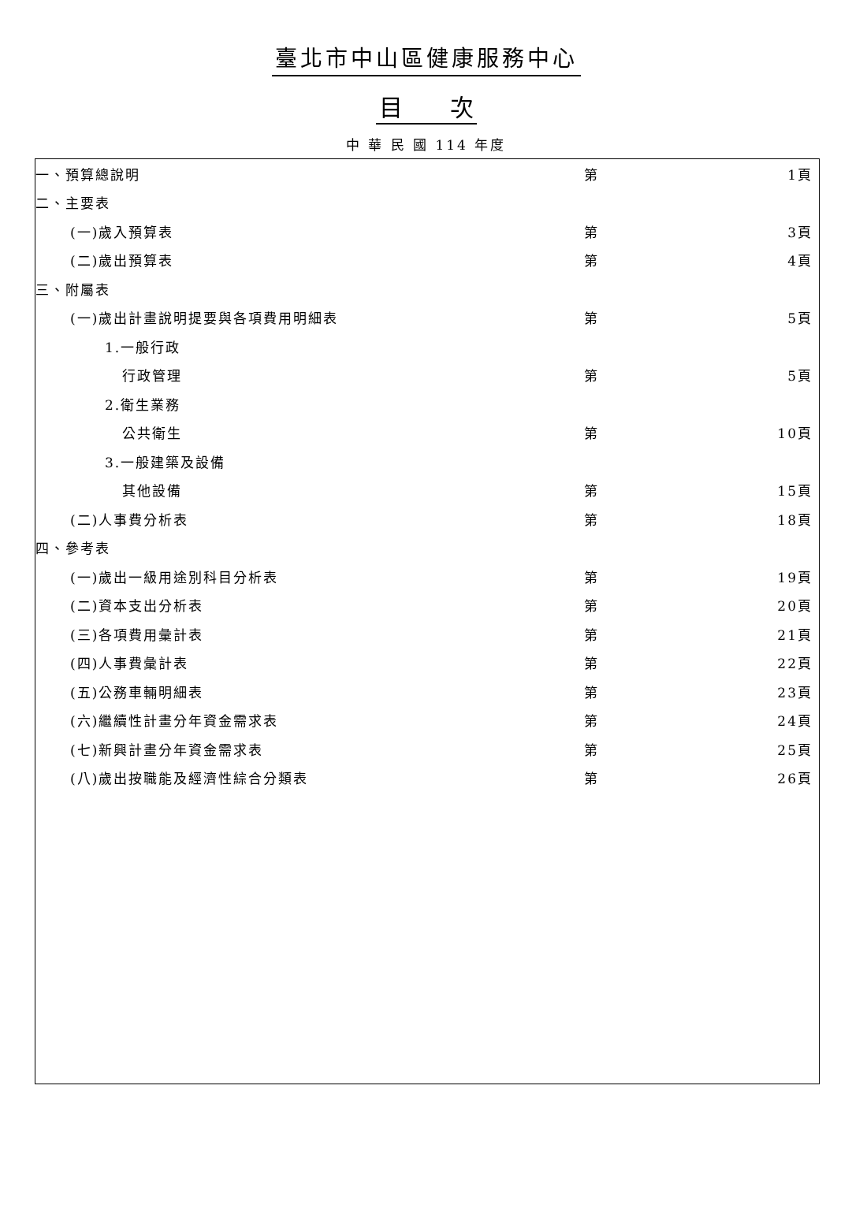臺北市中山區健康服務中心
目　　次
中 華 民 國 114 年度
| 一、預算總說明 | 第 | 1頁 |
| 二、主要表 | | |
| (一)歲入預算表 | 第 | 3頁 |
| (二)歲出預算表 | 第 | 4頁 |
| 三、附屬表 | | |
| (一)歲出計畫說明提要與各項費用明細表 | 第 | 5頁 |
| 1.一般行政 | | |
| 行政管理 | 第 | 5頁 |
| 2.衛生業務 | | |
| 公共衛生 | 第 | 10頁 |
| 3.一般建築及設備 | | |
| 其他設備 | 第 | 15頁 |
| (二)人事費分析表 | 第 | 18頁 |
| 四、參考表 | | |
| (一)歲出一級用途別科目分析表 | 第 | 19頁 |
| (二)資本支出分析表 | 第 | 20頁 |
| (三)各項費用彙計表 | 第 | 21頁 |
| (四)人事費彙計表 | 第 | 22頁 |
| (五)公務車輛明細表 | 第 | 23頁 |
| (六)繼續性計畫分年資金需求表 | 第 | 24頁 |
| (七)新興計畫分年資金需求表 | 第 | 25頁 |
| (八)歲出按職能及經濟性綜合分類表 | 第 | 26頁 |